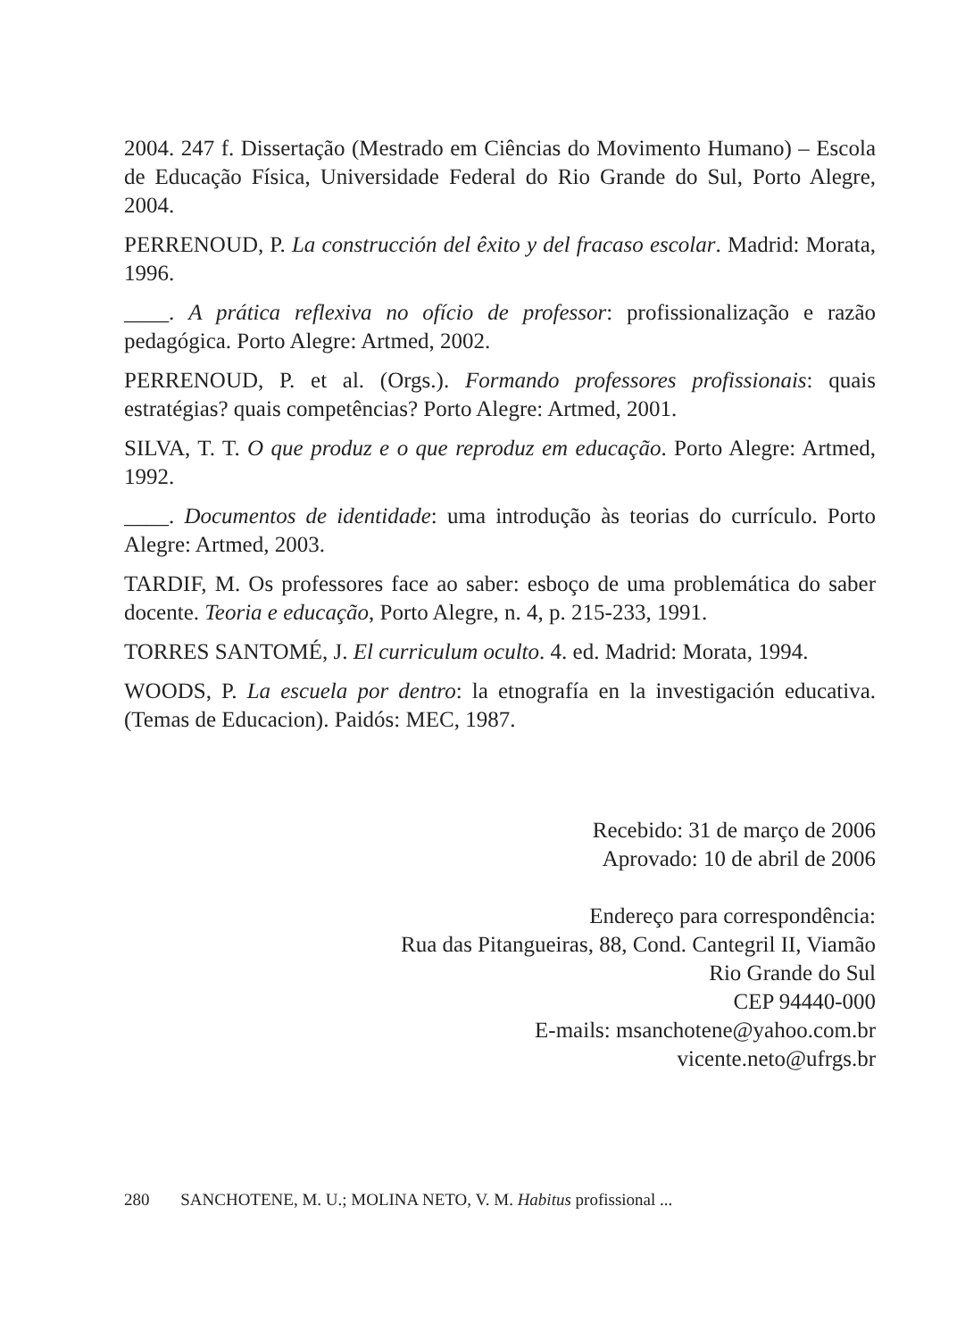2004. 247 f. Dissertação (Mestrado em Ciências do Movimento Humano) – Escola de Educação Física, Universidade Federal do Rio Grande do Sul, Porto Alegre, 2004.
PERRENOUD, P. La construcción del êxito y del fracaso escolar. Madrid: Morata, 1996.
____. A prática reflexiva no ofício de professor: profissionalização e razão pedagógica. Porto Alegre: Artmed, 2002.
PERRENOUD, P. et al. (Orgs.). Formando professores profissionais: quais estratégias? quais competências? Porto Alegre: Artmed, 2001.
SILVA, T. T. O que produz e o que reproduz em educação. Porto Alegre: Artmed, 1992.
____. Documentos de identidade: uma introdução às teorias do currículo. Porto Alegre: Artmed, 2003.
TARDIF, M. Os professores face ao saber: esboço de uma problemática do saber docente. Teoria e educação, Porto Alegre, n. 4, p. 215-233, 1991.
TORRES SANTOMÉ, J. El curriculum oculto. 4. ed. Madrid: Morata, 1994.
WOODS, P. La escuela por dentro: la etnografía en la investigación educativa. (Temas de Educacion). Paidós: MEC, 1987.
Recebido: 31 de março de 2006
Aprovado: 10 de abril de 2006
Endereço para correspondência:
Rua das Pitangueiras, 88, Cond. Cantegril II, Viamão
Rio Grande do Sul
CEP 94440-000
E-mails: msanchotene@yahoo.com.br
vicente.neto@ufrgs.br
280 SANCHOTENE, M. U.; MOLINA NETO, V. M. Habitus profissional ...